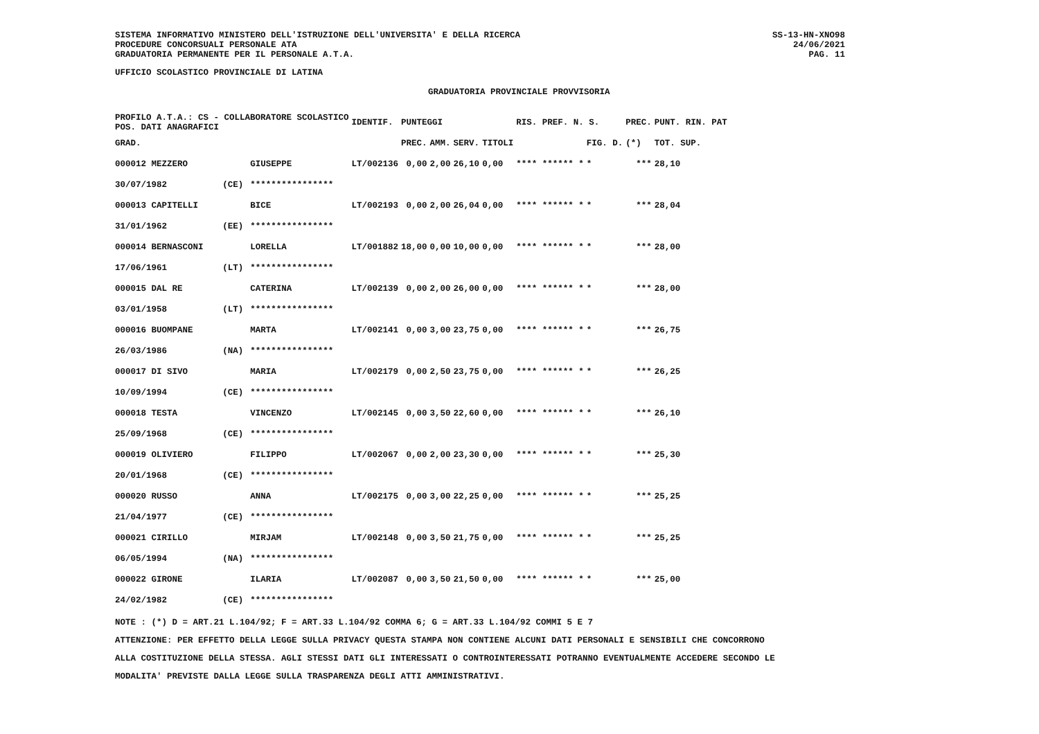SISTEMA INFORMATIVO MINISTERO DELL'ISTRUZIONE DELL'UNIVERSITA' E DELLA RICERCA
PROCEDURE CONCORSUALI PERSONALE ATA
GRADUATORIA PERMANENTE PER IL PERSONALE A.T.A.
SS-13-HN-XNO98
24/06/2021
PAG. 11
UFFICIO SCOLASTICO PROVINCIALE DI LATINA
GRADUATORIA PROVINCIALE PROVVISORIA
| PROFILO A.T.A.: CS - COLLABORATORE SCOLASTICO POS. DATI ANAGRAFICI | | | IDENTIF. | PUNTEGGI | | | | RIS. PREF. N. S. | | PREC. | PUNT. RIN. PAT |
| --- | --- | --- | --- | --- | --- | --- | --- | --- | --- | --- | --- |
| GRAD. | | | | PREC. | AMM. | SERV. | TITOLI | | FIG. D. | (*) | TOT. SUP. |
| 000012 MEZZERO | | GIUSEPPE | LT/002136 | 0,00 | 2,00 | 26,10 | 0,00 | **** ****** * | * | *** | 28,10 |
| 30/07/1982 | (CE) | **************** | | | | | | | | | |
| 000013 CAPITELLI | | BICE | LT/002193 | 0,00 | 2,00 | 26,04 | 0,00 | **** ****** * | * | *** | 28,04 |
| 31/01/1962 | (EE) | **************** | | | | | | | | | |
| 000014 BERNASCONI | | LORELLA | LT/001882 | 18,00 | 0,00 | 10,00 | 0,00 | **** ****** * | * | *** | 28,00 |
| 17/06/1961 | (LT) | **************** | | | | | | | | | |
| 000015 DAL RE | | CATERINA | LT/002139 | 0,00 | 2,00 | 26,00 | 0,00 | **** ****** * | * | *** | 28,00 |
| 03/01/1958 | (LT) | **************** | | | | | | | | | |
| 000016 BUOMPANE | | MARTA | LT/002141 | 0,00 | 3,00 | 23,75 | 0,00 | **** ****** * | * | *** | 26,75 |
| 26/03/1986 | (NA) | **************** | | | | | | | | | |
| 000017 DI SIVO | | MARIA | LT/002179 | 0,00 | 2,50 | 23,75 | 0,00 | **** ****** * | * | *** | 26,25 |
| 10/09/1994 | (CE) | **************** | | | | | | | | | |
| 000018 TESTA | | VINCENZO | LT/002145 | 0,00 | 3,50 | 22,60 | 0,00 | **** ****** * | * | *** | 26,10 |
| 25/09/1968 | (CE) | **************** | | | | | | | | | |
| 000019 OLIVIERO | | FILIPPO | LT/002067 | 0,00 | 2,00 | 23,30 | 0,00 | **** ****** * | * | *** | 25,30 |
| 20/01/1968 | (CE) | **************** | | | | | | | | | |
| 000020 RUSSO | | ANNA | LT/002175 | 0,00 | 3,00 | 22,25 | 0,00 | **** ****** * | * | *** | 25,25 |
| 21/04/1977 | (CE) | **************** | | | | | | | | | |
| 000021 CIRILLO | | MIRJAM | LT/002148 | 0,00 | 3,50 | 21,75 | 0,00 | **** ****** * | * | *** | 25,25 |
| 06/05/1994 | (NA) | **************** | | | | | | | | | |
| 000022 GIRONE | | ILARIA | LT/002087 | 0,00 | 3,50 | 21,50 | 0,00 | **** ****** * | * | *** | 25,00 |
| 24/02/1982 | (CE) | **************** | | | | | | | | | |
NOTE : (*) D = ART.21 L.104/92; F = ART.33 L.104/92 COMMA 6; G = ART.33 L.104/92 COMMI 5 E 7
ATTENZIONE: PER EFFETTO DELLA LEGGE SULLA PRIVACY QUESTA STAMPA NON CONTIENE ALCUNI DATI PERSONALI E SENSIBILI CHE CONCORRONO
ALLA COSTITUZIONE DELLA STESSA. AGLI STESSI DATI GLI INTERESSATI O CONTROINTERESSATI POTRANNO EVENTUALMENTE ACCEDERE SECONDO LE
MODALITA' PREVISTE DALLA LEGGE SULLA TRASPARENZA DEGLI ATTI AMMINISTRATIVI.